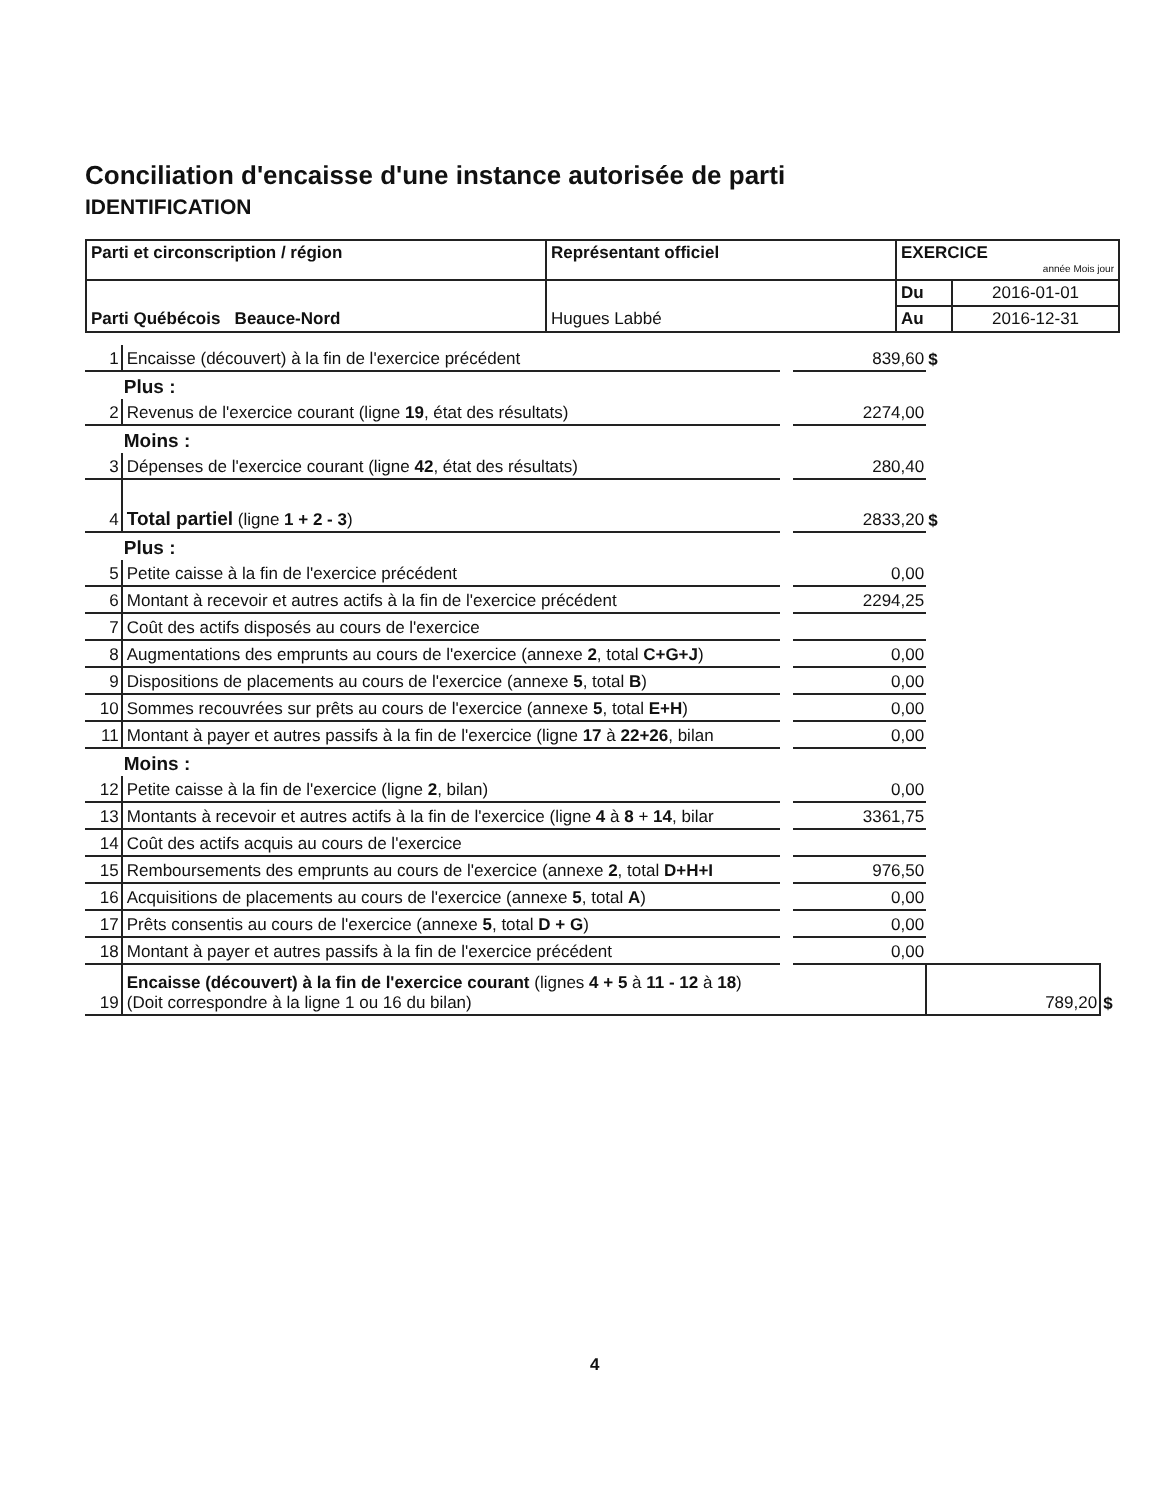Conciliation d'encaisse d'une instance autorisée de parti
IDENTIFICATION
| Parti et circonscription / région | Représentant officiel | EXERCICE année Mois jour | |
| Parti Québécois Beauce-Nord | Hugues Labbé | Du | 2016-01-01 |
| | | Au | 2016-12-31 |
| 1 | Encaisse (découvert) à la fin de l'exercice précédent | | 839,60 | $ | |
| | Plus : | | | | |
| 2 | Revenus de l'exercice courant (ligne 19 , état des résultats) | | 2274,00 | | |
| | Moins : | | | | |
| 3 | Dépenses de l'exercice courant (ligne 42 , état des résultats) | | 280,40 | | |
| 4 | Total partiel (ligne 1 + 2 - 3 ) | | 2833,20 | $ | |
| | Plus : | | | | |
| 5 | Petite caisse à la fin de l'exercice précédent | | 0,00 | | |
| 6 | Montant à recevoir et autres actifs à la fin de l'exercice précédent | | 2294,25 | | |
| 7 | Coût des actifs disposés au cours de l'exercice | | | | |
| 8 | Augmentations des emprunts au cours de l'exercice (annexe 2 , total C+G+J ) | | 0,00 | | |
| 9 | Dispositions de placements au cours de l'exercice (annexe 5 , total B ) | | 0,00 | | |
| 10 | Sommes recouvrées sur prêts au cours de l'exercice (annexe 5 , total E+H ) | | 0,00 | | |
| 11 | Montant à payer et autres passifs à la fin de l'exercice (ligne 17 à 22+26 , bilan | | 0,00 | | |
| | Moins : | | | | |
| 12 | Petite caisse à la fin de l'exercice (ligne 2 , bilan) | | 0,00 | | |
| 13 | Montants à recevoir et autres actifs à la fin de l'exercice (ligne 4 à 8 + 14 , bilar | | 3361,75 | | |
| 14 | Coût des actifs acquis au cours de l'exercice | | | | |
| 15 | Remboursements des emprunts au cours de l'exercice (annexe 2 , total D+H+I | | 976,50 | | |
| 16 | Acquisitions de placements au cours de l'exercice (annexe 5 , total A ) | | 0,00 | | |
| 17 | Prêts consentis au cours de l'exercice (annexe 5 , total D + G ) | | 0,00 | | |
| 18 | Montant à payer et autres passifs à la fin de l'exercice précédent | | 0,00 | | |
| 19 | Encaisse (découvert) à la fin de l'exercice courant (lignes 4 + 5 à 11 - 12 à 18 ) (Doit correspondre à la ligne 1 ou 16 du bilan) | | | 789,20 | $ |
4